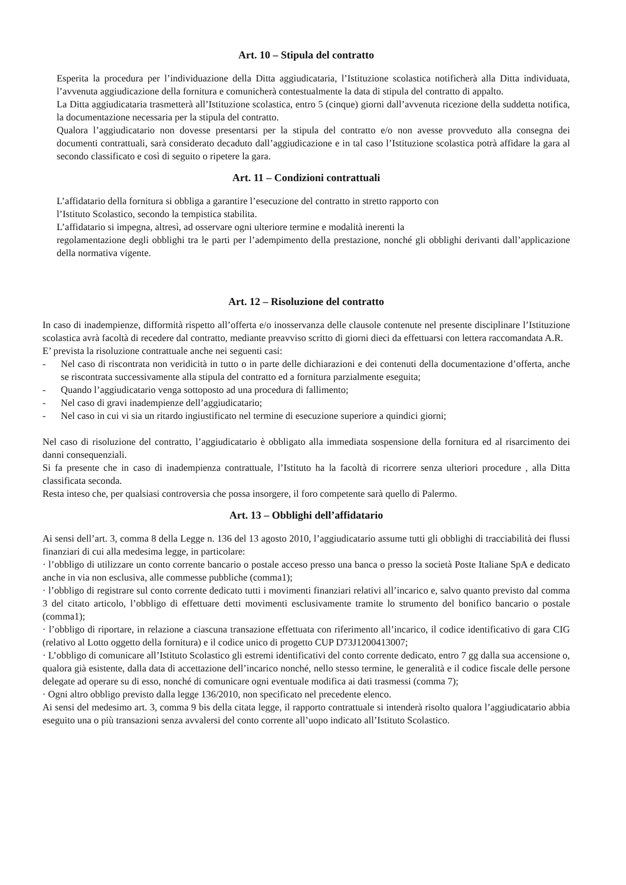Art. 10 – Stipula del contratto
Esperita la procedura per l’individuazione della Ditta aggiudicataria, l’Istituzione scolastica notificherà alla Ditta individuata, l’avvenuta aggiudicazione della fornitura e comunicherà contestualmente la data di stipula del contratto di appalto.
La Ditta aggiudicataria trasmetterà all’Istituzione scolastica, entro 5 (cinque) giorni dall’avvenuta ricezione della suddetta notifica, la documentazione necessaria per la stipula del contratto.
Qualora l’aggiudicatario non dovesse presentarsi per la stipula del contratto e/o non avesse provveduto alla consegna dei documenti contrattuali, sarà considerato decaduto dall’aggiudicazione e in tal caso l’Istituzione scolastica potrà affidare la gara al secondo classificato e così di seguito o ripetere la gara.
Art. 11 – Condizioni contrattuali
L’affidatario della fornitura si obbliga a garantire l’esecuzione del contratto in stretto rapporto con
l’Istituto Scolastico, secondo la tempistica stabilita.
L’affidatario si impegna, altresì, ad osservare ogni ulteriore termine e modalità inerenti la
regolamentazione degli obblighi tra le parti per l’adempimento della prestazione, nonché gli obblighi derivanti dall’applicazione della normativa vigente.
Art. 12 – Risoluzione del contratto
In caso di inadempienze, difformità rispetto all’offerta e/o inosservanza delle clausole contenute nel presente disciplinare l’Istituzione scolastica avrà facoltà di recedere dal contratto, mediante preavviso scritto di giorni dieci da effettuarsi con lettera raccomandata A.R.
E’ prevista la risoluzione contrattuale anche nei seguenti casi:
- Nel caso di riscontrata non veridicità in tutto o in parte delle dichiarazioni e dei contenuti della documentazione d’offerta, anche se riscontrata successivamente alla stipula del contratto ed a fornitura parzialmente eseguita;
- Quando l’aggiudicatario venga sottoposto ad una procedura di fallimento;
- Nel caso di gravi inadempienze dell’aggiudicatario;
- Nel caso in cui vi sia un ritardo ingiustificato nel termine di esecuzione superiore a quindici giorni;
Nel caso di risoluzione del contratto, l’aggiudicatario è obbligato alla immediata sospensione della fornitura ed al risarcimento dei danni consequenziali.
Si fa presente che in caso di inadempienza contrattuale, l’Istituto ha la facoltà di ricorrere senza ulteriori procedure , alla Ditta classificata seconda.
Resta inteso che, per qualsiasi controversia che possa insorgere, il foro competente sarà quello di Palermo.
Art. 13 – Obblighi dell’affidatario
Ai sensi dell’art. 3, comma 8 della Legge n. 136 del 13 agosto 2010, l’aggiudicatario assume tutti gli obblighi di tracciabilità dei flussi finanziari di cui alla medesima legge, in particolare:
· l’obbligo di utilizzare un conto corrente bancario o postale acceso presso una banca o presso la società Poste Italiane SpA e dedicato anche in via non esclusiva, alle commesse pubbliche (comma1);
· l’obbligo di registrare sul conto corrente dedicato tutti i movimenti finanziari relativi all’incarico e, salvo quanto previsto dal comma 3 del citato articolo, l’obbligo di effettuare detti movimenti esclusivamente tramite lo strumento del bonifico bancario o postale (comma1);
· l’obbligo di riportare, in relazione a ciascuna transazione effettuata con riferimento all’incarico, il codice identificativo di gara CIG (relativo al Lotto oggetto della fornitura) e il codice unico di progetto CUP D73J1200413007;
· L’obbligo di comunicare all’Istituto Scolastico gli estremi identificativi del conto corrente dedicato, entro 7 gg dalla sua accensione o, qualora già esistente, dalla data di accettazione dell’incarico nonché, nello stesso termine, le generalità e il codice fiscale delle persone delegate ad operare su di esso, nonché di comunicare ogni eventuale modifica ai dati trasmessi (comma 7);
· Ogni altro obbligo previsto dalla legge 136/2010, non specificato nel precedente elenco.
Ai sensi del medesimo art. 3, comma 9 bis della citata legge, il rapporto contrattuale si intenderà risolto qualora l’aggiudicatario abbia eseguito una o più transazioni senza avvalersi del conto corrente all’uopo indicato all’Istituto Scolastico.